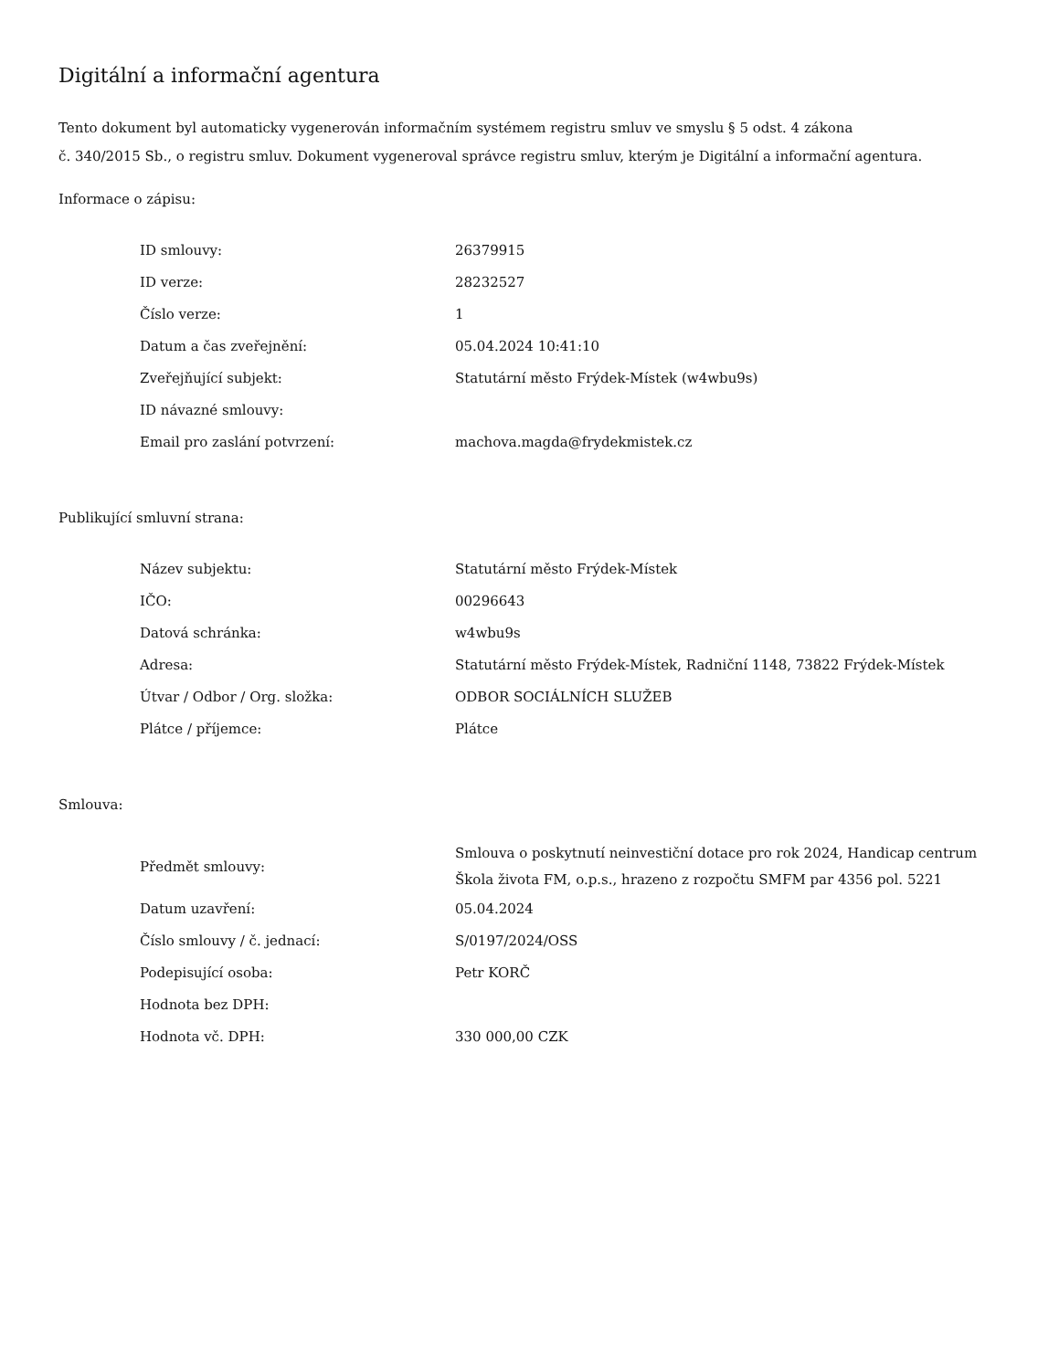Digitální a informační agentura
Tento dokument byl automaticky vygenerován informačním systémem registru smluv ve smyslu § 5 odst. 4 zákona
č. 340/2015 Sb., o registru smluv. Dokument vygeneroval správce registru smluv, kterým je Digitální a informační agentura.
Informace o zápisu:
| ID smlouvy: | 26379915 |
| ID verze: | 28232527 |
| Číslo verze: | 1 |
| Datum a čas zveřejnění: | 05.04.2024 10:41:10 |
| Zveřejňující subjekt: | Statutární město Frýdek-Místek (w4wbu9s) |
| ID návazné smlouvy: | |
| Email pro zaslání potvrzení: | machova.magda@frydekmistek.cz |
Publikující smluvní strana:
| Název subjektu: | Statutární město Frýdek-Místek |
| IČO: | 00296643 |
| Datová schránka: | w4wbu9s |
| Adresa: | Statutární město Frýdek-Místek, Radniční 1148, 73822 Frýdek-Místek |
| Útvar / Odbor / Org. složka: | ODBOR SOCIÁLNÍCH SLUŽEB |
| Plátce / příjemce: | Plátce |
Smlouva:
| Předmět smlouvy: | Smlouva o poskytnutí neinvestiční dotace pro rok 2024, Handicap centrum Škola života FM, o.p.s., hrazeno z rozpočtu SMFM par 4356 pol. 5221 |
| Datum uzavření: | 05.04.2024 |
| Číslo smlouvy / č. jednací: | S/0197/2024/OSS |
| Podepisující osoba: | Petr KORČ |
| Hodnota bez DPH: | |
| Hodnota vč. DPH: | 330 000,00 CZK |